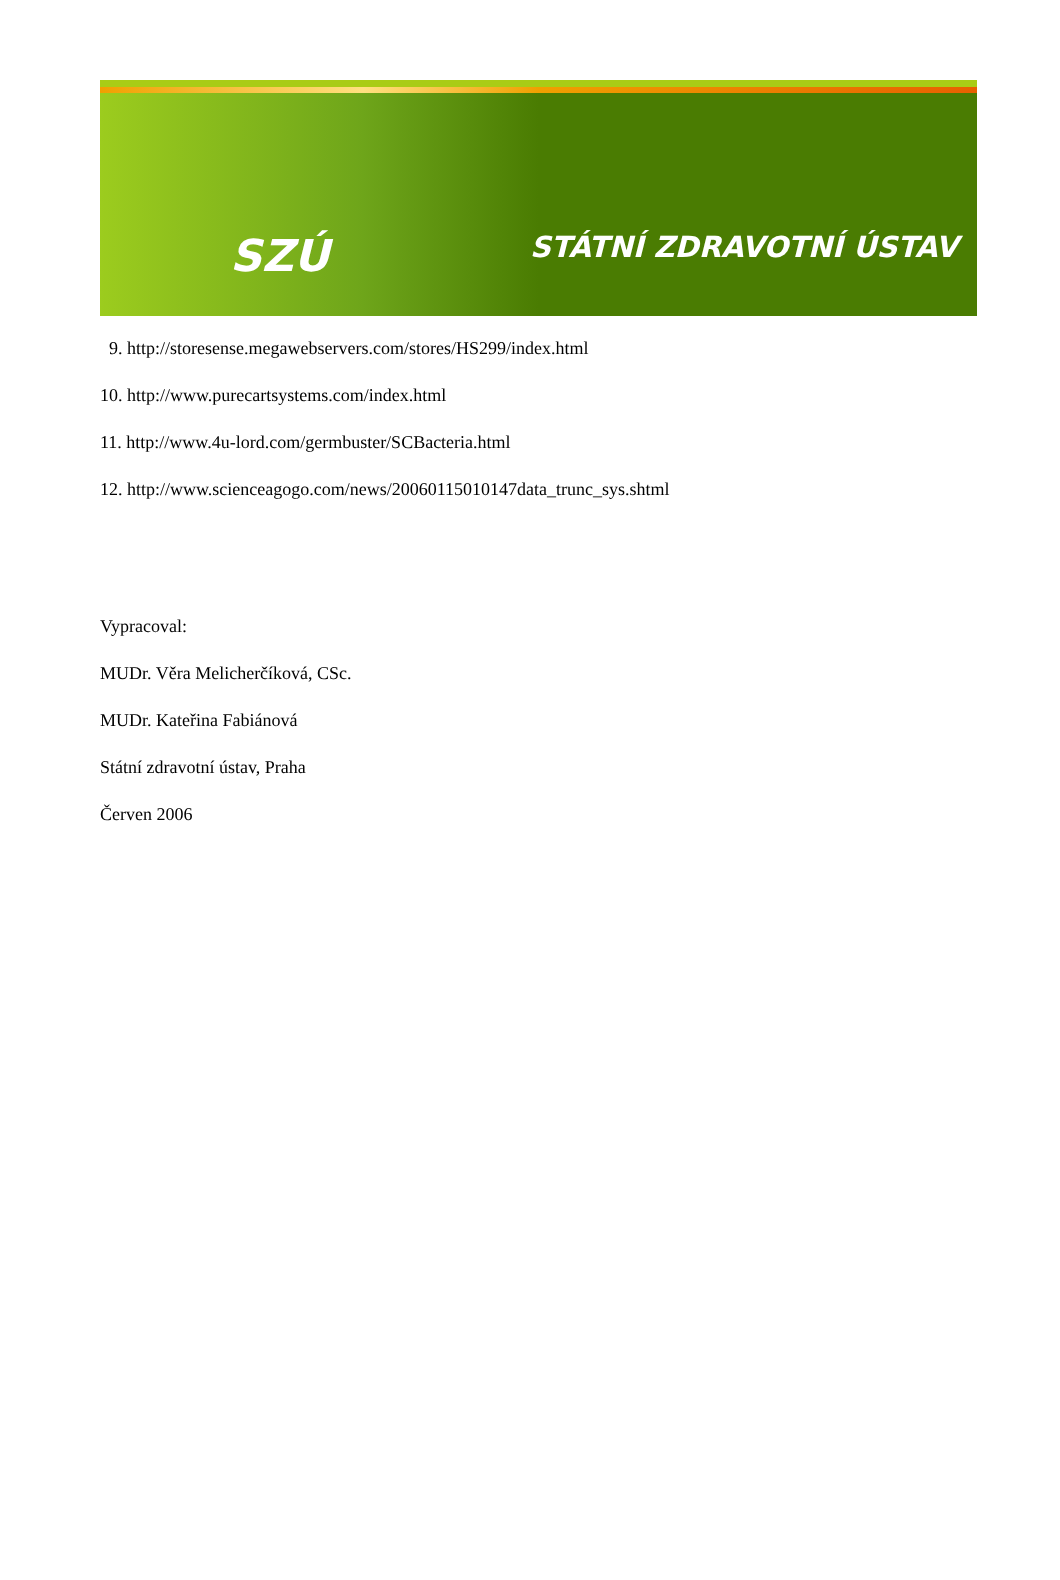SZÚ STÁTNÍ ZDRAVOTNÍ ÚSTAV
9. http://storesense.megawebservers.com/stores/HS299/index.html
10. http://www.purecartsystems.com/index.html
11. http://www.4u-lord.com/germbuster/SCBacteria.html
12. http://www.scienceagogo.com/news/20060115010147data_trunc_sys.shtml
Vypracoval:
MUDr. Věra Melicherčíková, CSc.
MUDr. Kateřina Fabiánová
Státní zdravotní ústav, Praha
Červen 2006